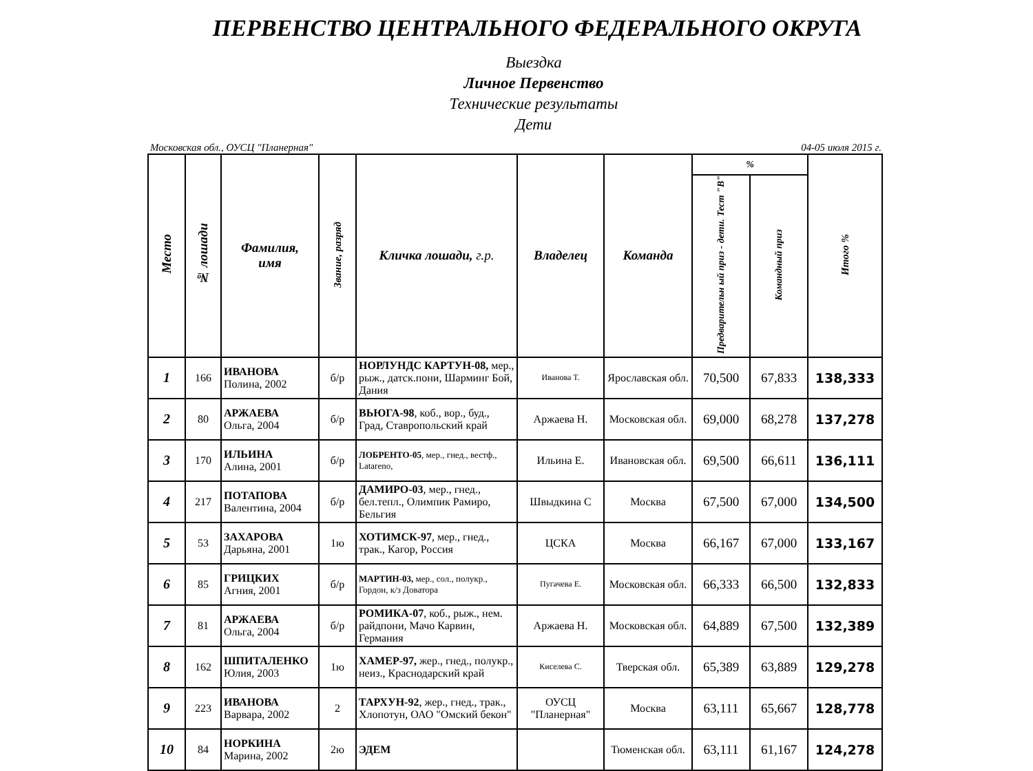ПЕРВЕНСТВО ЦЕНТРАЛЬНОГО ФЕДЕРАЛЬНОГО ОКРУГА
Выездка
Личное Первенство
Технические результаты
Дети
Московская обл., ОУСЦ "Планерная" 04-05 июля 2015 г.
| Место | № лошади | Фамилия, имя | Звание, разряд | Кличка лошади, г.р. | Владелец | Команда | % | | Итого % |
| --- | --- | --- | --- | --- | --- | --- | --- | --- | --- |
| | | | | | | | Предварительн ый приз - дети. Тест "В" | Командный приз | |
| 1 | 166 | ИВАНОВА Полина, 2002 | б/р | НОРЛУНДС КАРТУН-08, мер., рыж., датск.пони, Шарминг Бой, Дания | Иванова Т. | Ярославская обл. | 70,500 | 67,833 | 138,333 |
| 2 | 80 | АРЖАЕВА Ольга, 2004 | б/р | ВЬЮГА-98 , коб., вор., буд., Град, Ставропольский край | Аржаева Н. | Московская обл. | 69,000 | 68,278 | 137,278 |
| 3 | 170 | ИЛЬИНА Алина, 2001 | б/р | ЛОБРЕНТО-05 , мер., гнед., вестф., Latareno, | Ильина Е. | Ивановская обл. | 69,500 | 66,611 | 136,111 |
| 4 | 217 | ПОТАПОВА Валентина, 2004 | б/р | ДАМИРО-03 , мер., гнед., бел.тепл., Олимпик Рамиро, Бельгия | Швыдкина С | Москва | 67,500 | 67,000 | 134,500 |
| 5 | 53 | ЗАХАРОВА Дарьяна, 2001 | 1ю | ХОТИМСК-97 , мер., гнед., трак., Кагор, Россия | ЦСКА | Москва | 66,167 | 67,000 | 133,167 |
| 6 | 85 | ГРИЦКИХ Агния, 2001 | б/р | МАРТИН-03, мер., сол., полукр., Гордон, к/з Доватора | Пугачева Е. | Московская обл. | 66,333 | 66,500 | 132,833 |
| 7 | 81 | АРЖАЕВА Ольга, 2004 | б/р | РОМИКА-07 , коб., рыж., нем. райдпони, Мачо Карвин, Германия | Аржаева Н. | Московская обл. | 64,889 | 67,500 | 132,389 |
| 8 | 162 | ШПИТАЛЕНКО Юлия, 2003 | 1ю | ХАМЕР-97, жер., гнед., полукр., неиз., Краснодарский край | Киселева С. | Тверская обл. | 65,389 | 63,889 | 129,278 |
| 9 | 223 | ИВАНОВА Варвара, 2002 | 2 | ТАРХУН-92 , жер., гнед., трак., Хлопотун, ОАО "Омский бекон" | ОУСЦ "Планерная" | Москва | 63,111 | 65,667 | 128,778 |
| 10 | 84 | НОРКИНА Марина, 2002 | 2ю | ЭДЕМ | | Тюменская обл. | 63,111 | 61,167 | 124,278 |